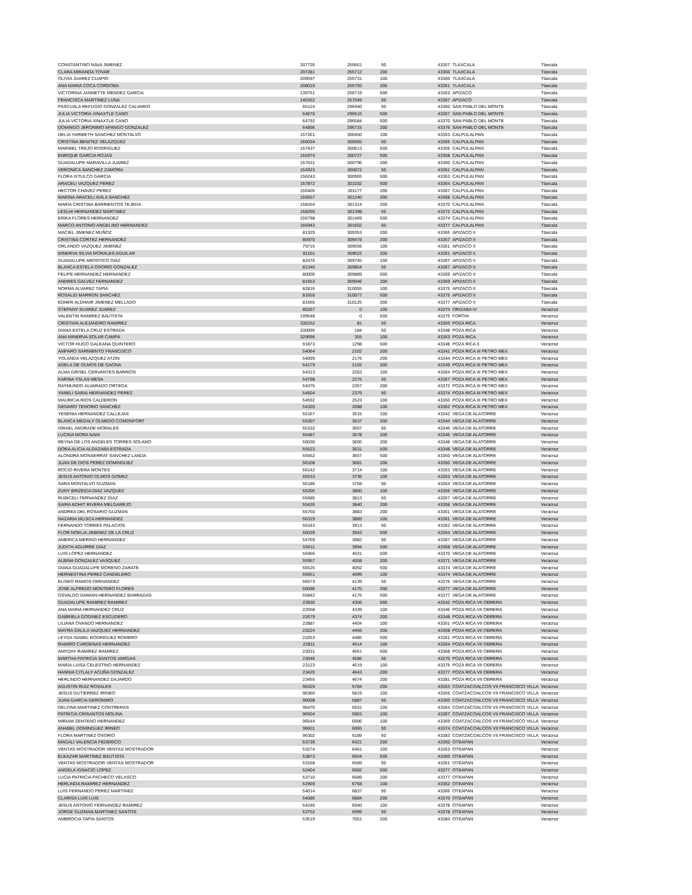| CONSTANTINO NAVA JIMENEZ | 207726 | 255661 | 50 | 43357 | TLAXCALA | Tlaxcala |
| CLARA MIRANDA TOVAR | 207281 | 255712 | 200 | 43360 | TLAXCALA | Tlaxcala |
| OLIVIA JUAREZ CUAPIO | 209597 | 255731 | 100 | 43360 | TLAXCALA | Tlaxcala |
| ANA MARIA COCA CORDOBA | 208019 | 255793 | 200 | 43361 | TLAXCALA | Tlaxcala |
| VICTORINA JANNETTE MENDEZ GARCIA | 139751 | 256719 | 500 | 43353 | APIZACO | Tlaxcala |
| FRANCISCA MARTINEZ LUNA | 140162 | 257049 | 50 | 43367 | APIZACO | Tlaxcala |
| PASCUALA REFUGIO GONZALEZ CALVARIO | 65124 | 296440 | 50 | 43360 | SAN PABLO DEL MONTE | Tlaxcala |
| JULIA VICTORIA XINAXTLE CANO | 64670 | 296515 | 500 | 43367 | SAN PABLO DEL MONTE | Tlaxcala |
| JULIA VICTORIA XINAXTLE CANO | 64792 | 296584 | 500 | 43370 | SAN PABLO DEL MONTE | Tlaxcala |
| DOMINGO JERONIMO APANGO GONZALEZ | 64896 | 296715 | 200 | 43376 | SAN PABLO DEL MONTE | Tlaxcala |
| DELIA YARIBETH SANCHEZ MONTALVO | 157261 | 300450 | 100 | 43353 | CALPULALPAN | Tlaxcala |
| CRISTINA BENITEZ VELAZQUEZ | 156034 | 300565 | 50 | 43355 | CALPULALPAN | Tlaxcala |
| MARIBEL TREJO RODRIGUEZ | 157437 | 300613 | 500 | 43356 | CALPULALPAN | Tlaxcala |
| ENRIQUE GARCIA ROJAS | 155974 | 300727 | 500 | 43358 | CALPULALPAN | Tlaxcala |
| GUADALUPE MARAVILLA JUAREZ | 157631 | 300796 | 200 | 43360 | CALPULALPAN | Tlaxcala |
| VERONICA SANCHEZ ZAMORA | 154923 | 300872 | 50 | 43361 | CALPULALPAN | Tlaxcala |
| FLORA IXTULCO GARCIA | 156243 | 300965 | 500 | 43363 | CALPULALPAN | Tlaxcala |
| ARACELI VAZQUEZ PEREZ | 157872 | 301032 | 500 | 43364 | CALPULALPAN | Tlaxcala |
| HECTOR CHAVEZ PEREZ | 156405 | 301177 | 200 | 43367 | CALPULALPAN | Tlaxcala |
| MARINA ARACELI AVILA SANCHEZ | 156557 | 301240 | 200 | 43368 | CALPULALPAN | Tlaxcala |
| MARIA CRISTINA BARRIENTOS TEJEDA | 158164 | 301314 | 200 | 43370 | CALPULALPAN | Tlaxcala |
| LESLHI HERNANDEZ MARTINEZ | 158260 | 301398 | 50 | 43372 | CALPULALPAN | Tlaxcala |
| ERIKA FLORES HERNANDEZ | 156798 | 301469 | 500 | 43374 | CALPULALPAN | Tlaxcala |
| MARCO ANTONIO ANGELINO HERNANDEZ | 156943 | 301602 | 50 | 43377 | CALPULALPAN | Tlaxcala |
| MACIEL JIMENEZ MUÑOZ | 81329 | 309353 | 200 | 43365 | APIZACO II | Tlaxcala |
| CRISTINA CORTEZ HERNANDEZ | 80970 | 309478 | 200 | 43357 | APIZACO II | Tlaxcala |
| ORLANDO VAZQUEZ JIMENEZ | 79715 | 309556 | 100 | 43361 | APIZACO II | Tlaxcala |
| MINERVA SILVIA MORALES AGUILAR | 81101 | 309622 | 200 | 43361 | APIZACO II | Tlaxcala |
| GUADALUPE AROSTICO DIAZ | 82476 | 309745 | 100 | 43367 | APIZACO II | Tlaxcala |
| BLANCA ESTELA OSORIO GONZALEZ | 81340 | 309854 | 50 | 43367 | APIZACO II | Tlaxcala |
| FELIPE HERNANDEZ HERNANDEZ | 80005 | 309889 | 500 | 43369 | APIZACO II | Tlaxcala |
| ANDRES GALVEZ FERNANDEZ | 81553 | 309946 | 200 | 43369 | APIZACO II | Tlaxcala |
| NORMA ALVAREZ TAPIA | 82816 | 310055 | 100 | 43375 | APIZACO II | Tlaxcala |
| ROSALID MARRON SANCHEZ | 81650 | 310077 | 500 | 43375 | APIZACO II | Tlaxcala |
| EDHER ALDHAIR JIMENEZ MELLADO | 81565 | 310125 | 200 | 43377 | APIZACO II | Tlaxcala |
| STEPANY SUAREZ JUAREZ | 80267 | 0 | 100 | 43374 | ORIZABA IV | Veracruz |
| VALENTIN RAMIREZ BAUTISTA | 199548 | 0 | 500 | 43375 | FORTIN | Veracruz |
| CRISTIAN ALEJANDRO RAMIREZ | 330152 | 81 | 50 | 43350 | POZA RICA | Veracruz |
| DIANA ESTELA CRUZ ESTRADA | 330095 | 184 | 50 | 43348 | POZA RICA | Veracruz |
| ANA MINERVA SOLAR CAMPA | 329696 | 355 | 100 | 43363 | POZA RICA | Veracruz |
| VICTOR HUGO GALEANA QUINTERO | 91873 | 1298 | 500 | 43348 | POZA RICA II | Veracruz |
| AMPARO SARMIENTO FRANCISCO | 54064 | 2102 | 200 | 43341 | POZA RICA III PETRO MEX | Veracruz |
| YOLANDA VELAZQUEZ ATZIN | 54099 | 2176 | 200 | 43344 | POZA RICA III PETRO MEX | Veracruz |
| ADELA DE OLMOS DE GAONA | 54179 | 2192 | 200 | 43349 | POZA RICA III PETRO MEX | Veracruz |
| ALMA GRISEL CERVANTES BARRIOS | 54313 | 2263 | 100 | 43364 | POZA RICA III PETRO MEX | Veracruz |
| KARINA YSLAS MESA | 54798 | 2275 | 50 | 43367 | POZA RICA III PETRO MEX | Veracruz |
| RAYMUNDO ALVARADO ORTEGA | 54376 | 2357 | 200 | 43372 | POZA RICA III PETRO MEX | Veracruz |
| YANELI SARAI HERNANDEZ PEREZ | 54504 | 2379 | 50 | 43374 | POZA RICA III PETRO MEX | Veracruz |
| MAURICIA RIOS CALDERON | 54592 | 2523 | 100 | 43350 | POZA RICA III PETRO MEX | Veracruz |
| GENARO TENORIO SANCHEZ | 54320 | 2688 | 100 | 43362 | POZA RICA III PETRO MEX | Veracruz |
| YESENIA HERNANDEZ CALLEJAS | 55167 | 3515 | 100 | 43342 | VEGA DE ALATORRE | Veracruz |
| BLANCA MEDALY OLMEDO COMONFORT | 55307 | 3537 | 200 | 43344 | VEGA DE ALATORRE | Veracruz |
| ISRAEL ANDRADE MORALES | 55332 | 3567 | 50 | 43346 | VEGA DE ALATORRE | Veracruz |
| LUCINA MORA NANI | 55487 | 3578 | 200 | 43346 | VEGA DE ALATORRE | Veracruz |
| REYNA DE LOS ANGELES TORRES SOLANO | 56030 | 3605 | 200 | 43348 | VEGA DE ALATORRE | Veracruz |
| DORA ALICIA ALDAZABA ESTRADA | 55523 | 3631 | 500 | 43348 | VEGA DE ALATORRE | Veracruz |
| ALONDRA MONSERRAT SANCHEZ LANDA | 55562 | 3657 | 500 | 43350 | VEGA DE ALATORRE | Veracruz |
| JUAN DE DIOS PEREZ DOMINGUEZ | 56108 | 3681 | 200 | 43350 | VEGA DE ALATORRE | Veracruz |
| ROCIO RIVERA MONTES | 56142 | 3714 | 100 | 43353 | VEGA DE ALATORRE | Veracruz |
| JESUS ANTONIO OLMOS GOMEZ | 55533 | 3736 | 100 | 43353 | VEGA DE ALATORRE | Veracruz |
| SARA MONTALVO GUZMAN | 56186 | 3758 | 50 | 43354 | VEGA DE ALATORRE | Veracruz |
| ZUNY BRIZEIDA DIAZ VAZQUEZ | 55205 | 3800 | 100 | 43356 | VEGA DE ALATORRE | Veracruz |
| RUBICELI FERNANDEZ DIAZ | 55685 | 3813 | 50 | 43357 | VEGA DE ALATORRE | Veracruz |
| SAIRA EDHIT RIVERA MELGAREJO | 55426 | 3840 | 200 | 43358 | VEGA DE ALATORRE | Veracruz |
| ANDREA DEL ROSARIO GUZMAN | 55760 | 3883 | 200 | 43361 | VEGA DE ALATORRE | Veracruz |
| NAZARIA MUJICA HERNANDEZ | 56319 | 3889 | 100 | 43361 | VEGA DE ALATORRE | Veracruz |
| FERNANDO TORRES PALACIOS | 56343 | 3913 | 50 | 43362 | VEGA DE ALATORRE | Veracruz |
| FLOR NOELIA JIMENEZ DE LA CRUZ | 56039 | 3943 | 500 | 43364 | VEGA DE ALATORRE | Veracruz |
| AMERICA MERINO HERNANDEZ | 54769 | 3982 | 50 | 43367 | VEGA DE ALATORRE | Veracruz |
| JUDITH AGUIRRE DIAZ | 55611 | 3994 | 500 | 43368 | VEGA DE ALATORRE | Veracruz |
| LUIS LOPEZ HERNANDEZ | 56466 | 4031 | 500 | 43370 | VEGA DE ALATORRE | Veracruz |
| ALBINA GONZALEZ VASQUEZ | 55957 | 4058 | 200 | 43371 | VEGA DE ALATORRE | Veracruz |
| DIANA GUADALUPE MORENO ZARATE | 56525 | 4092 | 500 | 43374 | VEGA DE ALATORRE | Veracruz |
| HERNESTINA PEREZ CANDELERO | 55651 | 4099 | 100 | 43374 | VEGA DE ALATORRE | Veracruz |
| ELISEO RAMOS FERNANDEZ | 56573 | 4139 | 50 | 43376 | VEGA DE ALATORRE | Veracruz |
| JOSE ALFREDO MONTERO FLORES | 56096 | 4170 | 200 | 43377 | VEGA DE ALATORRE | Veracruz |
| OSVALDO DAMIAN HERNANDEZ BARRADAS | 55842 | 4175 | 500 | 43377 | VEGA DE ALATORRE | Veracruz |
| GUADALUPE RAMIREZ RAMIREZ | 22830 | 4306 | 500 | 43342 | POZA RICA VII OBRERA | Veracruz |
| ANA MARIA HERNANDEZ CRUZ | 22558 | 4339 | 100 | 43346 | POZA RICA VII OBRERA | Veracruz |
| GABRIELA GODINEZ ESCUDERO | 22679 | 4374 | 200 | 43348 | POZA RICA VII OBRERA | Veracruz |
| LILIANA OVANDO HERNANDEZ | 22887 | 4404 | 100 | 43351 | POZA RICA VII OBRERA | Veracruz |
| MAYRA DALILA VAZQUEZ HERNANDEZ | 23224 | 4456 | 200 | 43358 | POZA RICA VII OBRERA | Veracruz |
| LEYDA ISABEL RODRIGUEZ ROMERO | 23253 | 4485 | 500 | 43361 | POZA RICA VII OBRERA | Veracruz |
| RAMIRO CARDENAS HERNANDEZ | 22811 | 4514 | 100 | 43364 | POZA RICA VII OBRERA | Veracruz |
| AMYDAY RAMIREZ RAMIREZ | 23031 | 4561 | 500 | 43368 | POZA RICA VII OBRERA | Veracruz |
| MARTHA PATRICIA SANTOS VARGAS | 23046 | 4586 | 50 | 43370 | POZA RICA VII OBRERA | Veracruz |
| MARIA LUISA CELESTINO HERNANDEZ | 23123 | 4619 | 100 | 43375 | POZA RICA VII OBRERA | Veracruz |
| HANNIA CITLALY ACUÑA GONZALEZ | 23420 | 4643 | 200 | 43377 | POZA RICA VII OBRERA | Veracruz |
| HERLINDO HERNANDEZ DAJARDO | 23455 | 4674 | 200 | 43381 | POZA RICA VII OBRERA | Veracruz |
| AGUSTIN RUIZ ROSALES | 96329 | 5784 | 200 | 43353 | COATZACOALCOS VII FRANCISCO VILLA | Veracruz |
| JESUS GUTIERREZ IRINEO | 96360 | 5819 | 100 | 43355 | COATZACOALCOS VII FRANCISCO VILLA | Veracruz |
| JUAN GARCIA GERONIMO | 96008 | 5887 | 50 | 43360 | COATZACOALCOS VII FRANCISCO VILLA | Veracruz |
| DELFINA MARTINEZ CONTRERAS | 96470 | 5931 | 100 | 43364 | COATZACOALCOS VII FRANCISCO VILLA | Veracruz |
| PATRICIA CRISANTOS MOLINA | 96504 | 5963 | 100 | 43367 | COATZACOALCOS VII FRANCISCO VILLA | Veracruz |
| MIRIAM ZENTENO HERNANDEZ | 96544 | 6006 | 100 | 43369 | COATZACOALCOS VII FRANCISCO VILLA | Veracruz |
| ANABEL DOMINGUEZ IRINEO | 96601 | 6065 | 50 | 43374 | COATZACOALCOS VII FRANCISCO VILLA | Veracruz |
| FLORA MARTINEZ OSORIO | 96302 | 6189 | 50 | 43383 | COATZACOALCOS VII FRANCISCO VILLA | Veracruz |
| MAGALI VALENCIA FEDERICO | 53739 | 6421 | 200 | 43350 | OTEAPAN | Veracruz |
| VENTAS MOSTRADOR VENTAS MOSTRADOR | 53274 | 6461 | 100 | 43353 | OTEAPAN | Veracruz |
| ELEAZAR MARTINEZ BAUTISTA | 53873 | 6554 | 500 | 43360 | OTEAPAN | Veracruz |
| VENTAS MOSTRADOR VENTAS MOSTRADOR | 53168 | 6589 | 50 | 43361 | OTEAPAN | Veracruz |
| ANGELA IGNACIO LOPEZ | 52404 | 6682 | 500 | 43377 | OTEAPAN | Veracruz |
| LUCIA PATRICIA PACHECO VELASCO | 53710 | 6689 | 200 | 43377 | OTEAPAN | Veracruz |
| HERLINDA RAMIREZ HERNANDEZ | 52969 | 6758 | 100 | 43362 | OTEAPAN | Veracruz |
| LUIS FERNANDO PEREZ MARTINEZ | 54014 | 6837 | 50 | 43366 | OTEAPAN | Veracruz |
| CLARISA LUIS LUIS | 54086 | 6884 | 200 | 43370 | OTEAPAN | Veracruz |
| JESUS ANTONIO FERNANDEZ RAMIREZ | 54246 | 6940 | 100 | 43378 | OTEAPAN | Veracruz |
| JORGE GUZMAN MARTINEZ SANTOS | 53752 | 6999 | 50 | 43378 | OTEAPAN | Veracruz |
| AMBROCIA TAPIA SANTOS | 53519 | 7051 | 200 | 43384 | OTEAPAN | Veracruz |